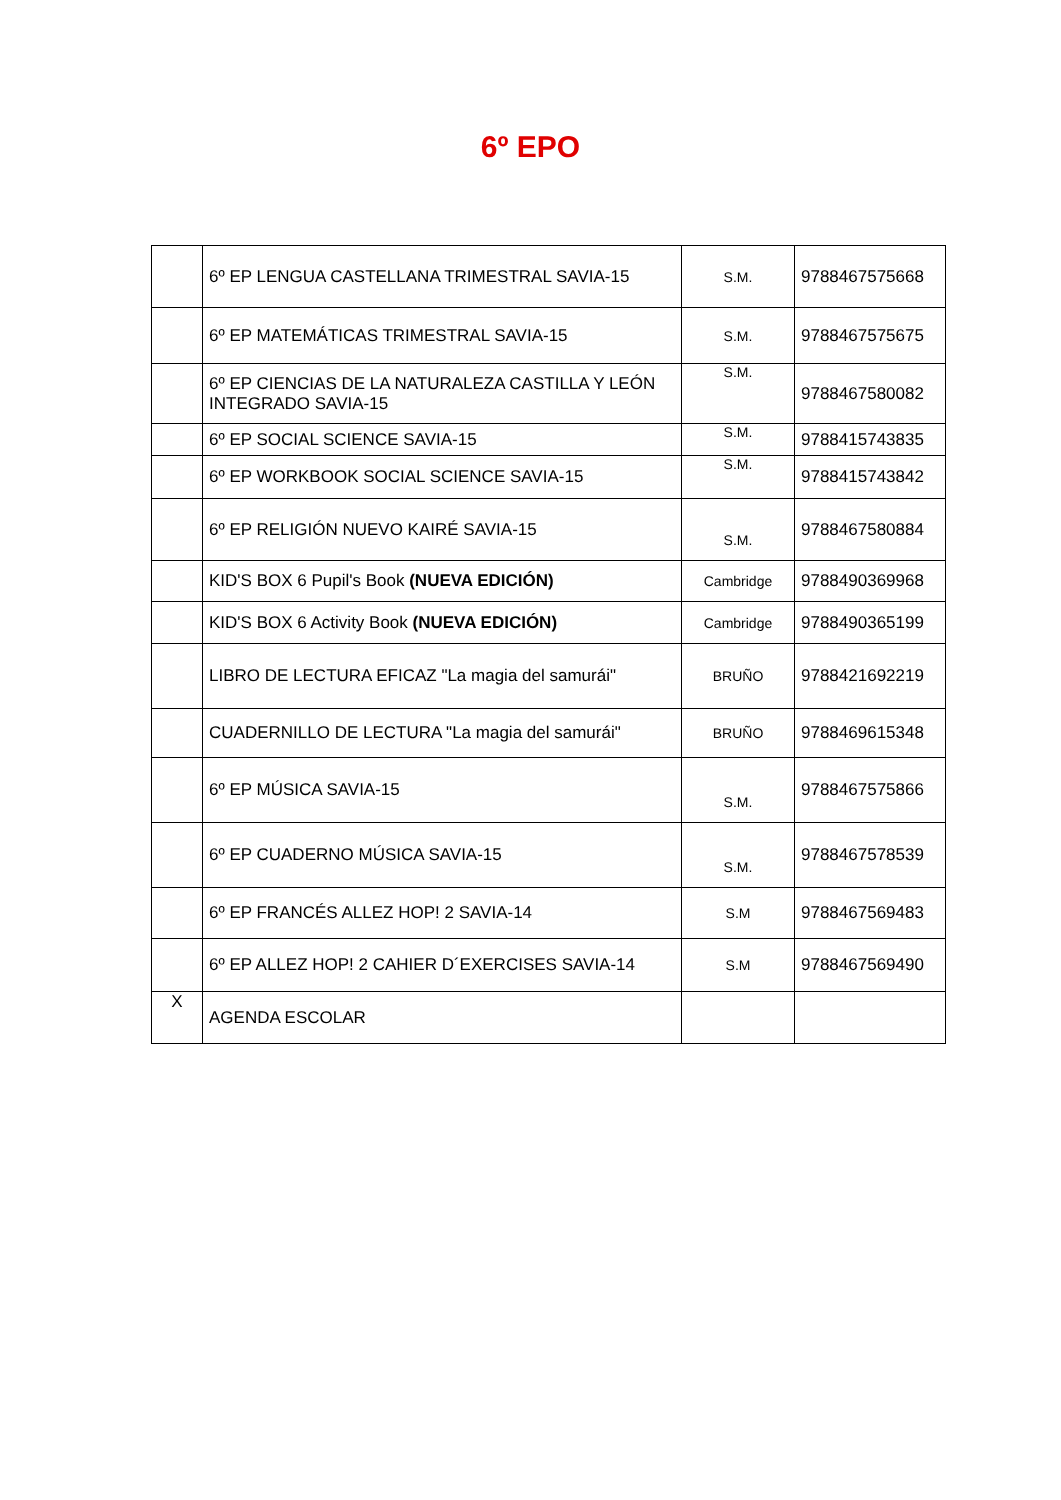6º EPO
| | 6º EP LENGUA CASTELLANA TRIMESTRAL SAVIA-15 | S.M. | 9788467575668 |
| | 6º EP MATEMÁTICAS TRIMESTRAL SAVIA-15 | S.M. | 9788467575675 |
| | 6º EP CIENCIAS DE LA NATURALEZA CASTILLA Y LEÓN INTEGRADO SAVIA-15 | S.M. | 9788467580082 |
| | 6º EP SOCIAL SCIENCE SAVIA-15 | S.M. | 9788415743835 |
| | 6º EP WORKBOOK SOCIAL SCIENCE SAVIA-15 | S.M. | 9788415743842 |
| | 6º EP RELIGIÓN NUEVO KAIRÉ SAVIA-15 | S.M. | 9788467580884 |
| | KID'S BOX 6 Pupil's Book (NUEVA EDICIÓN) | Cambridge | 9788490369968 |
| | KID'S BOX 6 Activity Book (NUEVA EDICIÓN) | Cambridge | 9788490365199 |
| | LIBRO DE LECTURA EFICAZ "La magia del samurái" | BRUÑO | 9788421692219 |
| | CUADERNILLO DE LECTURA "La magia del samurái" | BRUÑO | 9788469615348 |
| | 6º EP MÚSICA SAVIA-15 | S.M. | 9788467575866 |
| | 6º EP CUADERNO MÚSICA SAVIA-15 | S.M. | 9788467578539 |
| | 6º EP FRANCÉS ALLEZ HOP! 2 SAVIA-14 | S.M | 9788467569483 |
| | 6º EP ALLEZ HOP! 2 CAHIER D´EXERCISES SAVIA-14 | S.M | 9788467569490 |
| X | AGENDA ESCOLAR | | |